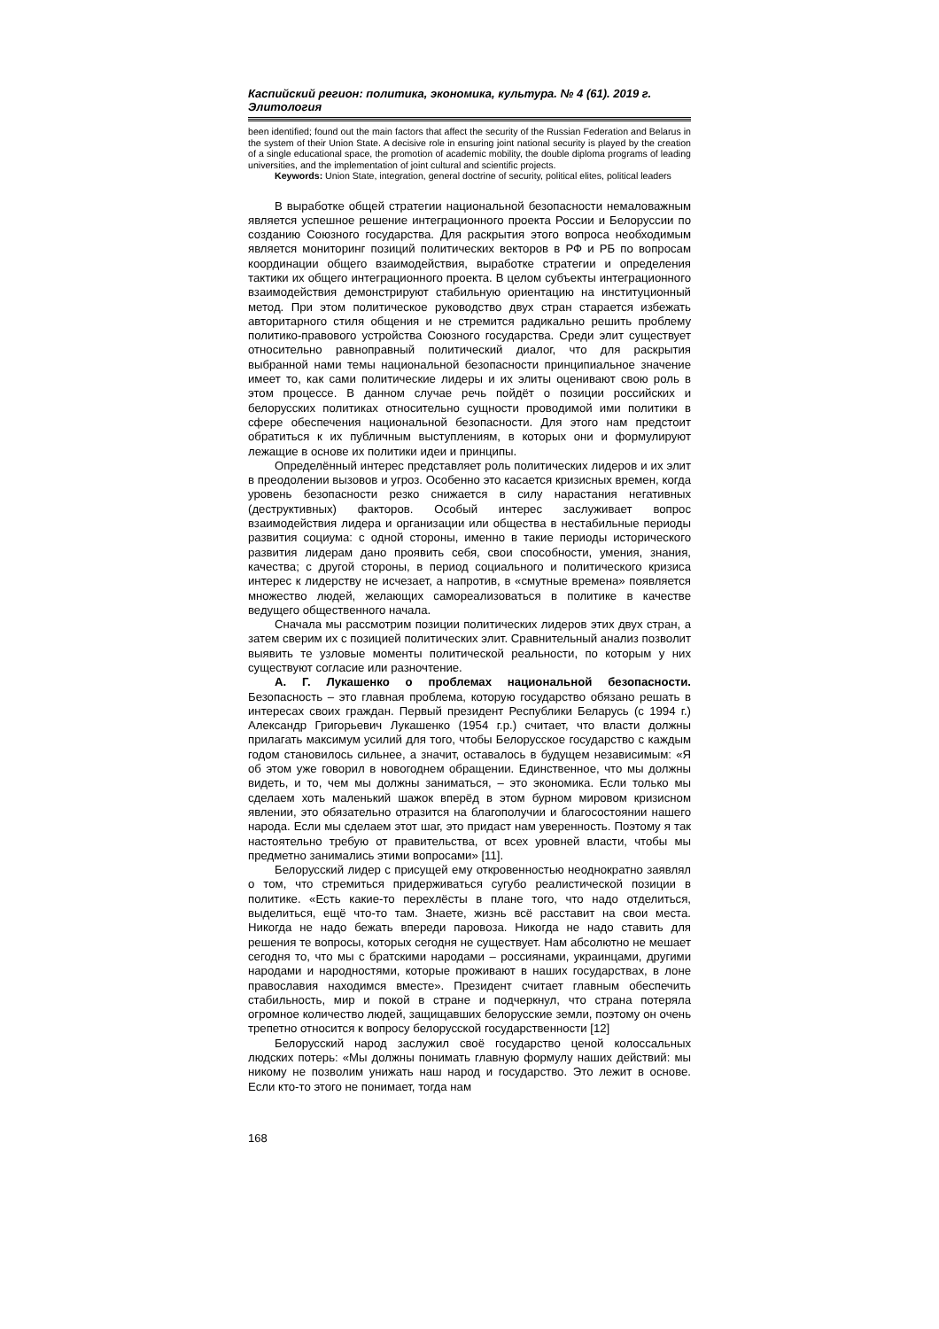Каспийский регион: политика, экономика, культура. № 4 (61). 2019 г.
Элитология
been identified; found out the main factors that affect the security of the Russian Federation and Belarus in the system of their Union State. A decisive role in ensuring joint national security is played by the creation of a single educational space, the promotion of academic mobility, the double diploma programs of leading universities, and the implementation of joint cultural and scientific projects.
Keywords: Union State, integration, general doctrine of security, political elites, political leaders
В выработке общей стратегии национальной безопасности немаловажным является успешное решение интеграционного проекта России и Белоруссии по созданию Союзного государства. Для раскрытия этого вопроса необходимым является мониторинг позиций политических векторов в РФ и РБ по вопросам координации общего взаимодействия, выработке стратегии и определения тактики их общего интеграционного проекта. В целом субъекты интеграционного взаимодействия демонстрируют стабильную ориентацию на институционный метод. При этом политическое руководство двух стран старается избежать авторитарного стиля общения и не стремится радикально решить проблему политико-правового устройства Союзного государства. Среди элит существует относительно равноправный политический диалог, что для раскрытия выбранной нами темы национальной безопасности принципиальное значение имеет то, как сами политические лидеры и их элиты оценивают свою роль в этом процессе. В данном случае речь пойдёт о позиции российских и белорусских политиках относительно сущности проводимой ими политики в сфере обеспечения национальной безопасности. Для этого нам предстоит обратиться к их публичным выступлениям, в которых они и формулируют лежащие в основе их политики идеи и принципы.
Определённый интерес представляет роль политических лидеров и их элит в преодолении вызовов и угроз. Особенно это касается кризисных времен, когда уровень безопасности резко снижается в силу нарастания негативных (деструктивных) факторов. Особый интерес заслуживает вопрос взаимодействия лидера и организации или общества в нестабильные периоды развития социума: с одной стороны, именно в такие периоды исторического развития лидерам дано проявить себя, свои способности, умения, знания, качества; с другой стороны, в период социального и политического кризиса интерес к лидерству не исчезает, а напротив, в «смутные времена» появляется множество людей, желающих самореализоваться в политике в качестве ведущего общественного начала.
Сначала мы рассмотрим позиции политических лидеров этих двух стран, а затем сверим их с позицией политических элит. Сравнительный анализ позволит выявить те узловые моменты политической реальности, по которым у них существуют согласие или разночтение.
А. Г. Лукашенко о проблемах национальной безопасности. Безопасность – это главная проблема, которую государство обязано решать в интересах своих граждан. Первый президент Республики Беларусь (с 1994 г.) Александр Григорьевич Лукашенко (1954 г.р.) считает, что власти должны прилагать максимум усилий для того, чтобы Белорусское государство с каждым годом становилось сильнее, а значит, оставалось в будущем независимым: «Я об этом уже говорил в новогоднем обращении. Единственное, что мы должны видеть, и то, чем мы должны заниматься, – это экономика. Если только мы сделаем хоть маленький шажок вперёд в этом бурном мировом кризисном явлении, это обязательно отразится на благополучии и благосостоянии нашего народа. Если мы сделаем этот шаг, это придаст нам уверенность. Поэтому я так настоятельно требую от правительства, от всех уровней власти, чтобы мы предметно занимались этими вопросами» [11].
Белорусский лидер с присущей ему откровенностью неоднократно заявлял о том, что стремиться придерживаться сугубо реалистической позиции в политике. «Есть какие-то перехлёсты в плане того, что надо отделиться, выделиться, ещё что-то там. Знаете, жизнь всё расставит на свои места. Никогда не надо бежать впереди паровоза. Никогда не надо ставить для решения те вопросы, которых сегодня не существует. Нам абсолютно не мешает сегодня то, что мы с братскими народами – россиянами, украинцами, другими народами и народностями, которые проживают в наших государствах, в лоне православия находимся вместе». Президент считает главным обеспечить стабильность, мир и покой в стране и подчеркнул, что страна потеряла огромное количество людей, защищавших белорусские земли, поэтому он очень трепетно относится к вопросу белорусской государственности [12]
Белорусский народ заслужил своё государство ценой колоссальных людских потерь: «Мы должны понимать главную формулу наших действий: мы никому не позволим унижать наш народ и государство. Это лежит в основе. Если кто-то этого не понимает, тогда нам
168